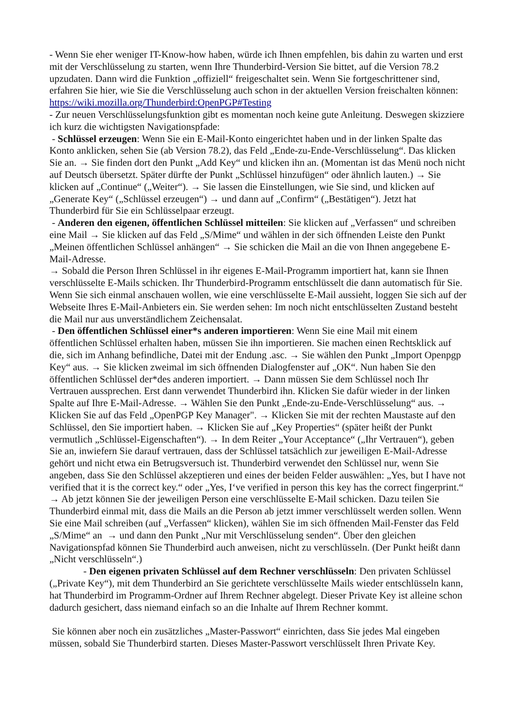- Wenn Sie eher weniger IT-Know-how haben, würde ich Ihnen empfehlen, bis dahin zu warten und erst mit der Verschlüsselung zu starten, wenn Ihre Thunderbird-Version Sie bittet, auf die Version 78.2 upzudaten. Dann wird die Funktion „offiziell“ freigeschaltet sein. Wenn Sie fortgeschrittener sind, erfahren Sie hier, wie Sie die Verschlüsselung auch schon in der aktuellen Version freischalten können: https://wiki.mozilla.org/Thunderbird:OpenPGP#Testing
- Zur neuen Verschlüsselungsfunktion gibt es momentan noch keine gute Anleitung. Deswegen skizziere ich kurz die wichtigsten Navigationspfade:
- Schlüssel erzeugen: Wenn Sie ein E-Mail-Konto eingerichtet haben und in der linken Spalte das Konto anklicken, sehen Sie (ab Version 78.2), das Feld „Ende-zu-Ende-Verschlüsselung“. Das klicken Sie an. → Sie finden dort den Punkt „Add Key“ und klicken ihn an. (Momentan ist das Menü noch nicht auf Deutsch übersetzt. Später dürfte der Punkt „Schlüssel hinzufügen“ oder ähnlich lauten.) → Sie klicken auf „Continue“ („Weiter“). → Sie lassen die Einstellungen, wie Sie sind, und klicken auf „Generate Key“ („Schlüssel erzeugen“) → und dann auf „Confirm“ („Bestätigen“). Jetzt hat Thunderbird für Sie ein Schlüsselpaar erzeugt.
- Anderen den eigenen, öffentlichen Schlüssel mitteilen: Sie klicken auf „Verfassen“ und schreiben eine Mail → Sie klicken auf das Feld „S/Mime“ und wählen in der sich öffnenden Leiste den Punkt „Meinen öffentlichen Schlüssel anhängen“ → Sie schicken die Mail an die von Ihnen angegebene E-Mail-Adresse.
→ Sobald die Person Ihren Schlüssel in ihr eigenes E-Mail-Programm importiert hat, kann sie Ihnen verschlüsselte E-Mails schicken. Ihr Thunderbird-Programm entschlüsselt die dann automatisch für Sie. Wenn Sie sich einmal anschauen wollen, wie eine verschlüsselte E-Mail aussieht, loggen Sie sich auf der Webseite Ihres E-Mail-Anbieters ein. Sie werden sehen: Im noch nicht entschlüsselten Zustand besteht die Mail nur aus unverständlichem Zeichensalat.
- Den öffentlichen Schlüssel einer*s anderen importieren: Wenn Sie eine Mail mit einem öffentlichen Schlüssel erhalten haben, müssen Sie ihn importieren. Sie machen einen Rechtsklick auf die, sich im Anhang befindliche, Datei mit der Endung .asc. → Sie wählen den Punkt „Import Openpgp Key“ aus. → Sie klicken zweimal im sich öffnenden Dialogfenster auf „OK“. Nun haben Sie den öffentlichen Schlüssel der*des anderen importiert. → Dann müssen Sie dem Schlüssel noch Ihr Vertrauen aussprechen. Erst dann verwendet Thunderbird ihn. Klicken Sie dafür wieder in der linken Spalte auf Ihre E-Mail-Adresse. → Wählen Sie den Punkt „Ende-zu-Ende-Verschlüsselung“ aus. → Klicken Sie auf das Feld „OpenPGP Key Manager". → Klicken Sie mit der rechten Maustaste auf den Schlüssel, den Sie importiert haben. → Klicken Sie auf „Key Properties“ (später heißt der Punkt vermutlich „Schlüssel-Eigenschaften“). → In dem Reiter „Your Acceptance“ („Ihr Vertrauen“), geben Sie an, inwiefern Sie darauf vertrauen, dass der Schlüssel tatsächlich zur jeweiligen E-Mail-Adresse gehört und nicht etwa ein Betrugsversuch ist. Thunderbird verwendet den Schlüssel nur, wenn Sie angeben, dass Sie den Schlüssel akzeptieren und eines der beiden Felder auswählen: „Yes, but I have not verified that it is the correct key.“ oder „Yes, I‘ve verified in person this key has the correct fingerprint.“
→ Ab jetzt können Sie der jeweiligen Person eine verschlüsselte E-Mail schicken. Dazu teilen Sie Thunderbird einmal mit, dass die Mails an die Person ab jetzt immer verschlüsselt werden sollen. Wenn Sie eine Mail schreiben (auf „Verfassen“ klicken), wählen Sie im sich öffnenden Mail-Fenster das Feld „S/Mime“ an → und dann den Punkt „Nur mit Verschlüsselung senden“. Über den gleichen Navigationspfad können Sie Thunderbird auch anweisen, nicht zu verschlüsseln. (Der Punkt heißt dann „Nicht verschlüsseln“.)
- Den eigenen privaten Schlüssel auf dem Rechner verschlüsseln: Den privaten Schlüssel („Private Key“), mit dem Thunderbird an Sie gerichtete verschlüsselte Mails wieder entschlüsseln kann, hat Thunderbird im Programm-Ordner auf Ihrem Rechner abgelegt. Dieser Private Key ist alleine schon dadurch gesichert, dass niemand einfach so an die Inhalte auf Ihrem Rechner kommt.
Sie können aber noch ein zusätzliches „Master-Passwort“ einrichten, dass Sie jedes Mal eingeben müssen, sobald Sie Thunderbird starten. Dieses Master-Passwort verschlüsselt Ihren Private Key.